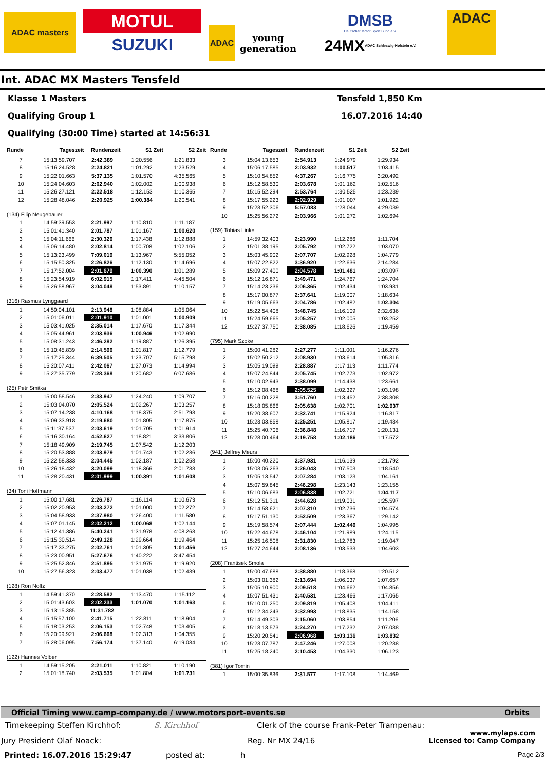ADAC masters
MOTUL
SUZUKI
ADAC
young generation
DMSB
Deutscher Motor Sport Bund e.V.
24MX ADAC Schleswig-Holstein e.V.
ADAC
Int. ADAC MX Masters Tensfeld
Klasse 1 Masters
Qualifying Group 1
Qualifying (30:00 Time) started at 14:56:31
Tensfeld 1,850 Km
16.07.2016 14:40
| Runde | Tageszeit | Rundenzeit | S1 Zeit | S2 Zeit |
| --- | --- | --- | --- | --- |
| 7 | 15:13:59.707 | 2:42.389 | 1:20.556 | 1:21.833 |
| 8 | 15:16:24.528 | 2:24.821 | 1:01.292 | 1:23.529 |
| 9 | 15:22:01.663 | 5:37.135 | 1:01.570 | 4:35.565 |
| 10 | 15:24:04.603 | 2:02.940 | 1:02.002 | 1:00.938 |
| 11 | 15:26:27.121 | 2:22.518 | 1:12.153 | 1:10.365 |
| 12 | 15:28:48.046 | 2:20.925 | 1:00.384 | 1:20.541 |
(134) Filip Neugebauer
| 1 | 14:59:39.553 | 2:21.997 | 1:10.810 | 1:11.187 |
| 2 | 15:01:41.340 | 2:01.787 | 1:01.167 | 1:00.620 |
| 3 | 15:04:11.666 | 2:30.326 | 1:17.438 | 1:12.888 |
| 4 | 15:06:14.480 | 2:02.814 | 1:00.708 | 1:02.106 |
| 5 | 15:13:23.499 | 7:09.019 | 1:13.967 | 5:55.052 |
| 6 | 15:15:50.325 | 2:26.826 | 1:12.130 | 1:14.696 |
| 7 | 15:17:52.004 | 2:01.679 | 1:00.390 | 1:01.289 |
| 8 | 15:23:54.919 | 6:02.915 | 1:17.411 | 4:45.504 |
| 9 | 15:26:58.967 | 3:04.048 | 1:53.891 | 1:10.157 |
(316) Rasmus Lynggaard
| 1 | 14:59:04.101 | 2:13.948 | 1:08.884 | 1:05.064 |
| 2 | 15:01:06.011 | 2:01.910 | 1:01.001 | 1:00.909 |
| 3 | 15:03:41.025 | 2:35.014 | 1:17.670 | 1:17.344 |
| 4 | 15:05:44.961 | 2:03.936 | 1:00.946 | 1:02.990 |
| 5 | 15:08:31.243 | 2:46.282 | 1:19.887 | 1:26.395 |
| 6 | 15:10:45.839 | 2:14.596 | 1:01.817 | 1:12.779 |
| 7 | 15:17:25.344 | 6:39.505 | 1:23.707 | 5:15.798 |
| 8 | 15:20:07.411 | 2:42.067 | 1:27.073 | 1:14.994 |
| 9 | 15:27:35.779 | 7:28.368 | 1:20.682 | 6:07.686 |
(25) Petr Smitka
| 1 | 15:00:58.546 | 2:33.947 | 1:24.240 | 1:09.707 |
| 2 | 15:03:04.070 | 2:05.524 | 1:02.267 | 1:03.257 |
| 3 | 15:07:14.238 | 4:10.168 | 1:18.375 | 2:51.793 |
| 4 | 15:09:33.918 | 2:19.680 | 1:01.805 | 1:17.875 |
| 5 | 15:11:37.537 | 2:03.619 | 1:01.705 | 1:01.914 |
| 6 | 15:16:30.164 | 4:52.627 | 1:18.821 | 3:33.806 |
| 7 | 15:18:49.909 | 2:19.745 | 1:07.542 | 1:12.203 |
| 8 | 15:20:53.888 | 2:03.979 | 1:01.743 | 1:02.236 |
| 9 | 15:22:58.333 | 2:04.445 | 1:02.187 | 1:02.258 |
| 10 | 15:26:18.432 | 3:20.099 | 1:18.366 | 2:01.733 |
| 11 | 15:28:20.431 | 2:01.999 | 1:00.391 | 1:01.608 |
(34) Toni Hoffmann
| 1 | 15:00:17.681 | 2:26.787 | 1:16.114 | 1:10.673 |
| 2 | 15:02:20.953 | 2:03.272 | 1:01.000 | 1:02.272 |
| 3 | 15:04:58.933 | 2:37.980 | 1:26.400 | 1:11.580 |
| 4 | 15:07:01.145 | 2:02.212 | 1:00.068 | 1:02.144 |
| 5 | 15:12:41.386 | 5:40.241 | 1:31.978 | 4:08.263 |
| 6 | 15:15:30.514 | 2:49.128 | 1:29.664 | 1:19.464 |
| 7 | 15:17:33.275 | 2:02.761 | 1:01.305 | 1:01.456 |
| 8 | 15:23:00.951 | 5:27.676 | 1:40.222 | 3:47.454 |
| 9 | 15:25:52.846 | 2:51.895 | 1:31.975 | 1:19.920 |
| 10 | 15:27:56.323 | 2:03.477 | 1:01.038 | 1:02.439 |
(128) Ron Noffz
| 1 | 14:59:41.370 | 2:28.582 | 1:13.470 | 1:15.112 |
| 2 | 15:01:43.603 | 2:02.233 | 1:01.070 | 1:01.163 |
| 3 | 15:13:15.385 | 11:31.782 | | |
| 4 | 15:15:57.100 | 2:41.715 | 1:22.811 | 1:18.904 |
| 5 | 15:18:03.253 | 2:06.153 | 1:02.748 | 1:03.405 |
| 6 | 15:20:09.921 | 2:06.668 | 1:02.313 | 1:04.355 |
| 7 | 15:28:06.095 | 7:56.174 | 1:37.140 | 6:19.034 |
(122) Hannes Volber
| 1 | 14:59:15.205 | 2:21.011 | 1:10.821 | 1:10.190 |
| 2 | 15:01:18.740 | 2:03.535 | 1:01.804 | 1:01.731 |
| Runde | Tageszeit | Rundenzeit | S1 Zeit | S2 Zeit |
| --- | --- | --- | --- | --- |
| 3 | 15:04:13.653 | 2:54.913 | 1:24.979 | 1:29.934 |
| 4 | 15:06:17.585 | 2:03.932 | 1:00.517 | 1:03.415 |
| 5 | 15:10:54.852 | 4:37.267 | 1:16.775 | 3:20.492 |
| 6 | 15:12:58.530 | 2:03.678 | 1:01.162 | 1:02.516 |
| 7 | 15:15:52.294 | 2:53.764 | 1:30.525 | 1:23.239 |
| 8 | 15:17:55.223 | 2:02.929 | 1:01.007 | 1:01.922 |
| 9 | 15:23:52.306 | 5:57.083 | 1:28.044 | 4:29.039 |
| 10 | 15:25:56.272 | 2:03.966 | 1:01.272 | 1:02.694 |
(159) Tobias Linke
| 1 | 14:59:32.403 | 2:23.990 | 1:12.286 | 1:11.704 |
| 2 | 15:01:38.195 | 2:05.792 | 1:02.722 | 1:03.070 |
| 3 | 15:03:45.902 | 2:07.707 | 1:02.928 | 1:04.779 |
| 4 | 15:07:22.822 | 3:36.920 | 1:22.636 | 2:14.284 |
| 5 | 15:09:27.400 | 2:04.578 | 1:01.481 | 1:03.097 |
| 6 | 15:12:16.871 | 2:49.471 | 1:24.767 | 1:24.704 |
| 7 | 15:14:23.236 | 2:06.365 | 1:02.434 | 1:03.931 |
| 8 | 15:17:00.877 | 2:37.641 | 1:19.007 | 1:18.634 |
| 9 | 15:19:05.663 | 2:04.786 | 1:02.482 | 1:02.304 |
| 10 | 15:22:54.408 | 3:48.745 | 1:16.109 | 2:32.636 |
| 11 | 15:24:59.665 | 2:05.257 | 1:02.005 | 1:03.252 |
| 12 | 15:27:37.750 | 2:38.085 | 1:18.626 | 1:19.459 |
(795) Mark Szoke
| 1 | 15:00:41.282 | 2:27.277 | 1:11.001 | 1:16.276 |
| 2 | 15:02:50.212 | 2:08.930 | 1:03.614 | 1:05.316 |
| 3 | 15:05:19.099 | 2:28.887 | 1:17.113 | 1:11.774 |
| 4 | 15:07:24.844 | 2:05.745 | 1:02.773 | 1:02.972 |
| 5 | 15:10:02.943 | 2:38.099 | 1:14.438 | 1:23.661 |
| 6 | 15:12:08.468 | 2:05.525 | 1:02.327 | 1:03.198 |
| 7 | 15:16:00.228 | 3:51.760 | 1:13.452 | 2:38.308 |
| 8 | 15:18:05.866 | 2:05.638 | 1:02.701 | 1:02.937 |
| 9 | 15:20:38.607 | 2:32.741 | 1:15.924 | 1:16.817 |
| 10 | 15:23:03.858 | 2:25.251 | 1:05.817 | 1:19.434 |
| 11 | 15:25:40.706 | 2:36.848 | 1:16.717 | 1:20.131 |
| 12 | 15:28:00.464 | 2:19.758 | 1:02.186 | 1:17.572 |
(941) Jeffrey Meurs
| 1 | 15:00:40.220 | 2:37.931 | 1:16.139 | 1:21.792 |
| 2 | 15:03:06.263 | 2:26.043 | 1:07.503 | 1:18.540 |
| 3 | 15:05:13.547 | 2:07.284 | 1:03.123 | 1:04.161 |
| 4 | 15:07:59.845 | 2:46.298 | 1:23.143 | 1:23.155 |
| 5 | 15:10:06.683 | 2:06.838 | 1:02.721 | 1:04.117 |
| 6 | 15:12:51.311 | 2:44.628 | 1:19.031 | 1:25.597 |
| 7 | 15:14:58.621 | 2:07.310 | 1:02.736 | 1:04.574 |
| 8 | 15:17:51.130 | 2:52.509 | 1:23.367 | 1:29.142 |
| 9 | 15:19:58.574 | 2:07.444 | 1:02.449 | 1:04.995 |
| 10 | 15:22:44.678 | 2:46.104 | 1:21.989 | 1:24.115 |
| 11 | 15:25:16.508 | 2:31.830 | 1:12.783 | 1:19.047 |
| 12 | 15:27:24.644 | 2:08.136 | 1:03.533 | 1:04.603 |
(208) Frantisek Smola
| 1 | 15:00:47.688 | 2:38.880 | 1:18.368 | 1:20.512 |
| 2 | 15:03:01.382 | 2:13.694 | 1:06.037 | 1:07.657 |
| 3 | 15:05:10.900 | 2:09.518 | 1:04.662 | 1:04.856 |
| 4 | 15:07:51.431 | 2:40.531 | 1:23.466 | 1:17.065 |
| 5 | 15:10:01.250 | 2:09.819 | 1:05.408 | 1:04.411 |
| 6 | 15:12:34.243 | 2:32.993 | 1:18.835 | 1:14.158 |
| 7 | 15:14:49.303 | 2:15.060 | 1:03.854 | 1:11.206 |
| 8 | 15:18:13.573 | 3:24.270 | 1:17.232 | 2:07.038 |
| 9 | 15:20:20.541 | 2:06.968 | 1:03.136 | 1:03.832 |
| 10 | 15:23:07.787 | 2:47.246 | 1:27.008 | 1:20.238 |
| 11 | 15:25:18.240 | 2:10.453 | 1:04.330 | 1:06.123 |
(381) Igor Tomin
| 1 | 15:00:35.836 | 2:31.577 | 1:17.108 | 1:14.469 |
Official Timing www.camp-company.de / www.motorsport-events.se Orbits
Timekeeping Steffen Kirchhof: S. Kirchhof Clerk of the course Frank-Peter Trampenau:
Jury President Olaf Noack: Reg. Nr MX 24/16 www.mylaps.com
Licensed to: Camp Company
Printed: 16.07.2016 15:29:47 posted at: h Page 2/3